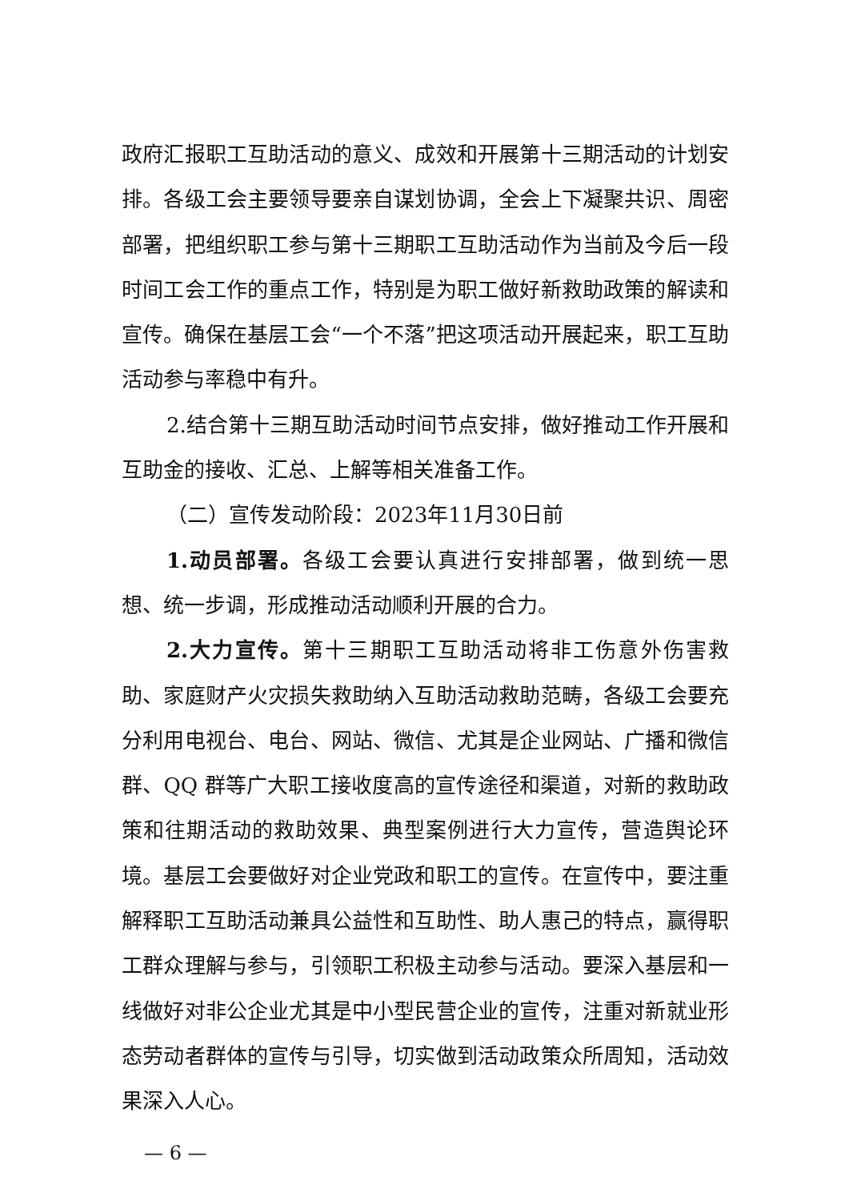政府汇报职工互助活动的意义、成效和开展第十三期活动的计划安排。各级工会主要领导要亲自谋划协调，全会上下凝聚共识、周密部署，把组织职工参与第十三期职工互助活动作为当前及今后一段时间工会工作的重点工作，特别是为职工做好新救助政策的解读和宣传。确保在基层工会“一个不落”把这项活动开展起来，职工互助活动参与率稳中有升。
2.结合第十三期互助活动时间节点安排，做好推动工作开展和互助金的接收、汇总、上解等相关准备工作。
（二）宣传发动阶段：2023年11月30日前
1.动员部署。各级工会要认真进行安排部署，做到统一思想、统一步调，形成推动活动顺利开展的合力。
2.大力宣传。第十三期职工互助活动将非工伤意外伤害救助、家庭财产火灾损失救助纳入互助活动救助范畴，各级工会要充分利用电视台、电台、网站、微信、尤其是企业网站、广播和微信群、QQ 群等广大职工接收度高的宣传途径和渠道，对新的救助政策和往期活动的救助效果、典型案例进行大力宣传，营造舆论环境。基层工会要做好对企业党政和职工的宣传。在宣传中，要注重解释职工互助活动兼具公益性和互助性、助人惠己的特点，赢得职工群众理解与参与，引领职工积极主动参与活动。要深入基层和一线做好对非公企业尤其是中小型民营企业的宣传，注重对新就业形态劳动者群体的宣传与引导，切实做到活动政策众所周知，活动效果深入人心。
— 6 —